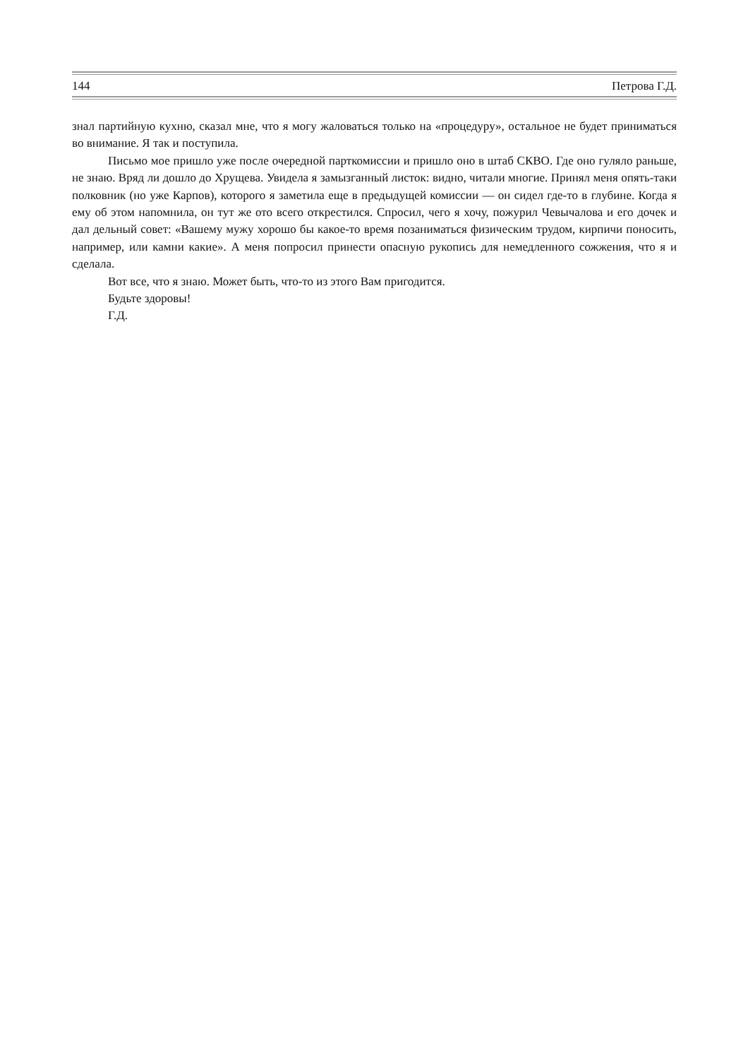144 Петрова Г.Д.
знал партийную кухню, сказал мне, что я могу жаловаться только на «процедуру», остальное не будет приниматься во внимание. Я так и поступила.
Письмо мое пришло уже после очередной парткомиссии и пришло оно в штаб СКВО. Где оно гуляло раньше, не знаю. Вряд ли дошло до Хрущева. Увидела я замызганный листок: видно, читали многие. Принял меня опять-таки полковник (но уже Карпов), которого я заметила еще в предыдущей комиссии — он сидел где-то в глубине. Когда я ему об этом напомнила, он тут же ото всего открестился. Спросил, чего я хочу, пожурил Чевычалова и его дочек и дал дельный совет: «Вашему мужу хорошо бы какое-то время позаниматься физическим трудом, кирпичи поносить, например, или камни какие». А меня попросил принести опасную рукопись для немедленного сожжения, что я и сделала.
Вот все, что я знаю. Может быть, что-то из этого Вам пригодится.
Будьте здоровы!
Г.Д.